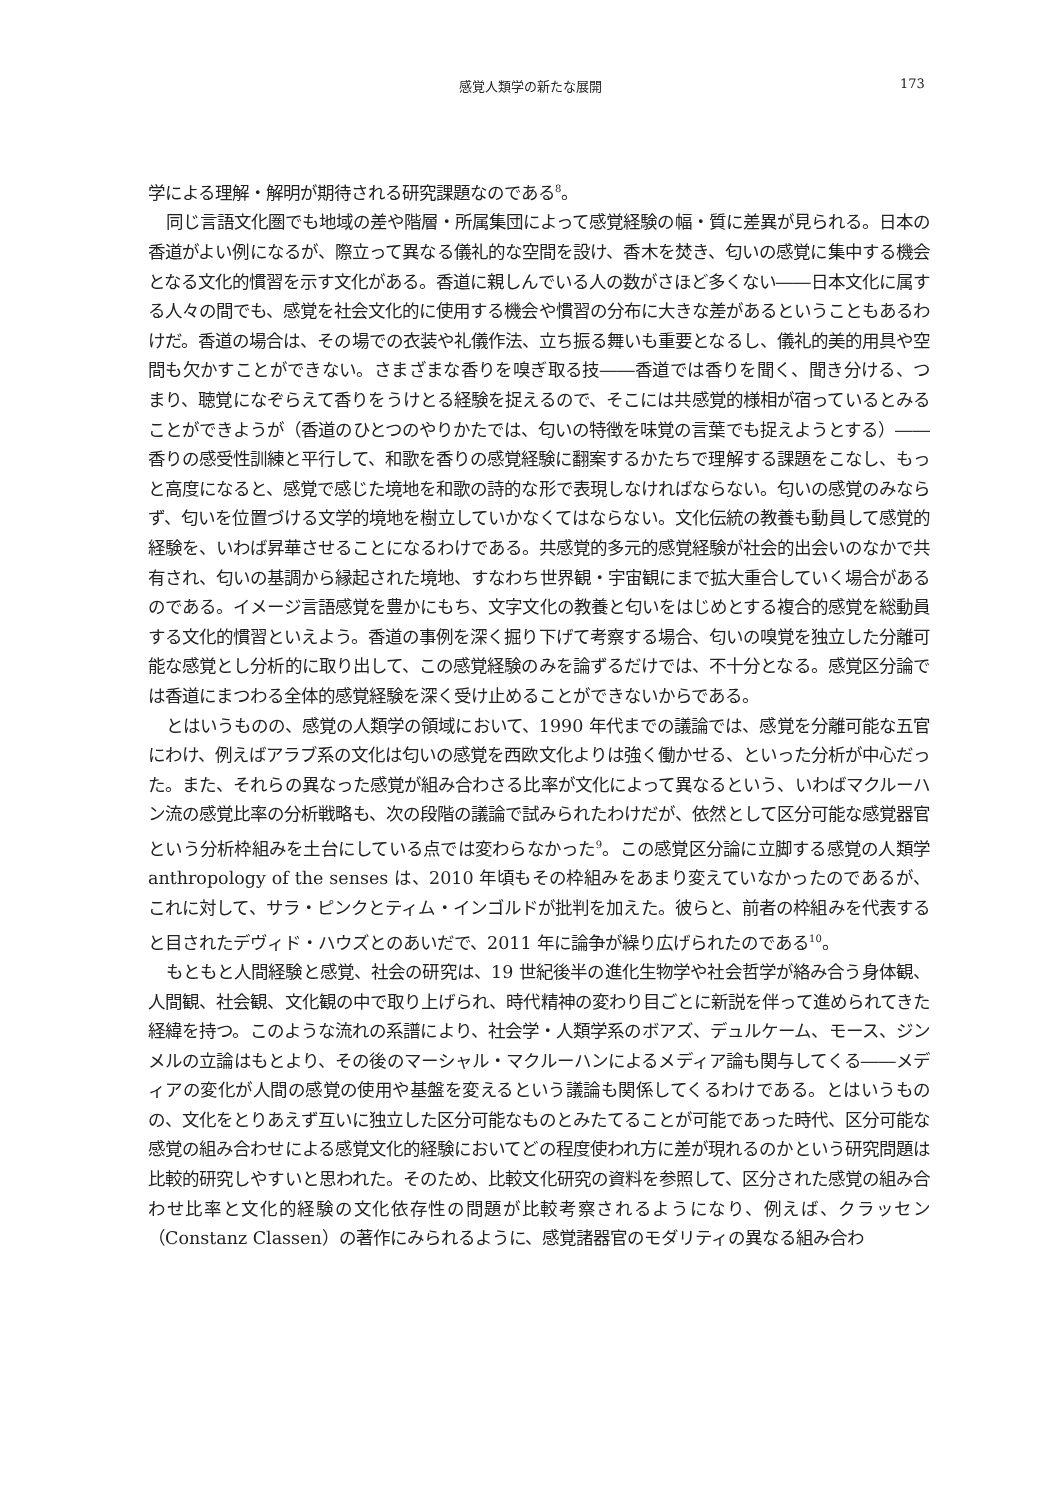感覚人類学の新たな展開 173
学による理解・解明が期待される研究課題なのである<sup>8</sup>。
同じ言語文化圏でも地域の差や階層・所属集団によって感覚経験の幅・質に差異が見られる。日本の香道がよい例になるが、際立って異なる儀礼的な空間を設け、香木を焚き、匂いの感覚に集中する機会となる文化的慣習を示す文化がある。香道に親しんでいる人の数がさほど多くない――日本文化に属する人々の間でも、感覚を社会文化的に使用する機会や慣習の分布に大きな差があるということもあるわけだ。香道の場合は、その場での衣装や礼儀作法、立ち振る舞いも重要となるし、儀礼的美的用具や空間も欠かすことができない。さまざまな香りを嗅ぎ取る技――香道では香りを聞く、聞き分ける、つまり、聴覚になぞらえて香りをうけとる経験を捉えるので、そこには共感覚的様相が宿っているとみることができようが（香道のひとつのやりかたでは、匂いの特徴を味覚の言葉でも捉えようとする）――香りの感受性訓練と平行して、和歌を香りの感覚経験に翻案するかたちで理解する課題をこなし、もっと高度になると、感覚で感じた境地を和歌の詩的な形で表現しなければならない。匂いの感覚のみならず、匂いを位置づける文学的境地を樹立していかなくてはならない。文化伝統の教養も動員して感覚的経験を、いわば昇華させることになるわけである。共感覚的多元的感覚経験が社会的出会いのなかで共有され、匂いの基調から縁起された境地、すなわち世界観・宇宙観にまで拡大重合していく場合があるのである。イメージ言語感覚を豊かにもち、文字文化の教養と匂いをはじめとする複合的感覚を総動員する文化的慣習といえよう。香道の事例を深く掘り下げて考察する場合、匂いの嗅覚を独立した分離可能な感覚とし分析的に取り出して、この感覚経験のみを論ずるだけでは、不十分となる。感覚区分論では香道にまつわる全体的感覚経験を深く受け止めることができないからである。
とはいうものの、感覚の人類学の領域において、1990 年代までの議論では、感覚を分離可能な五官にわけ、例えばアラブ系の文化は匂いの感覚を西欧文化よりは強く働かせる、といった分析が中心だった。また、それらの異なった感覚が組み合わさる比率が文化によって異なるという、いわばマクルーハン流の感覚比率の分析戦略も、次の段階の議論で試みられたわけだが、依然として区分可能な感覚器官という分析枠組みを土台にしている点では変わらなかった<sup>9</sup>。この感覚区分論に立脚する感覚の人類学 anthropology of the senses は、2010 年頃もその枠組みをあまり変えていなかったのであるが、これに対して、サラ・ピンクとティム・インゴルドが批判を加えた。彼らと、前者の枠組みを代表すると目されたデヴィド・ハウズとのあいだで、2011 年に論争が繰り広げられたのである<sup>10</sup>。
もともと人間経験と感覚、社会の研究は、19 世紀後半の進化生物学や社会哲学が絡み合う身体観、人間観、社会観、文化観の中で取り上げられ、時代精神の変わり目ごとに新説を伴って進められてきた経緯を持つ。このような流れの系譜により、社会学・人類学系のボアズ、デュルケーム、モース、ジンメルの立論はもとより、その後のマーシャル・マクルーハンによるメディア論も関与してくる――メディアの変化が人間の感覚の使用や基盤を変えるという議論も関係してくるわけである。とはいうものの、文化をとりあえず互いに独立した区分可能なものとみたてることが可能であった時代、区分可能な感覚の組み合わせによる感覚文化的経験においてどの程度使われ方に差が現れるのかという研究問題は比較的研究しやすいと思われた。そのため、比較文化研究の資料を参照して、区分された感覚の組み合わせ比率と文化的経験の文化依存性の問題が比較考察されるようになり、例えば、クラッセン（Constanz Classen）の著作にみられるように、感覚諸器官のモダリティの異なる組み合わ